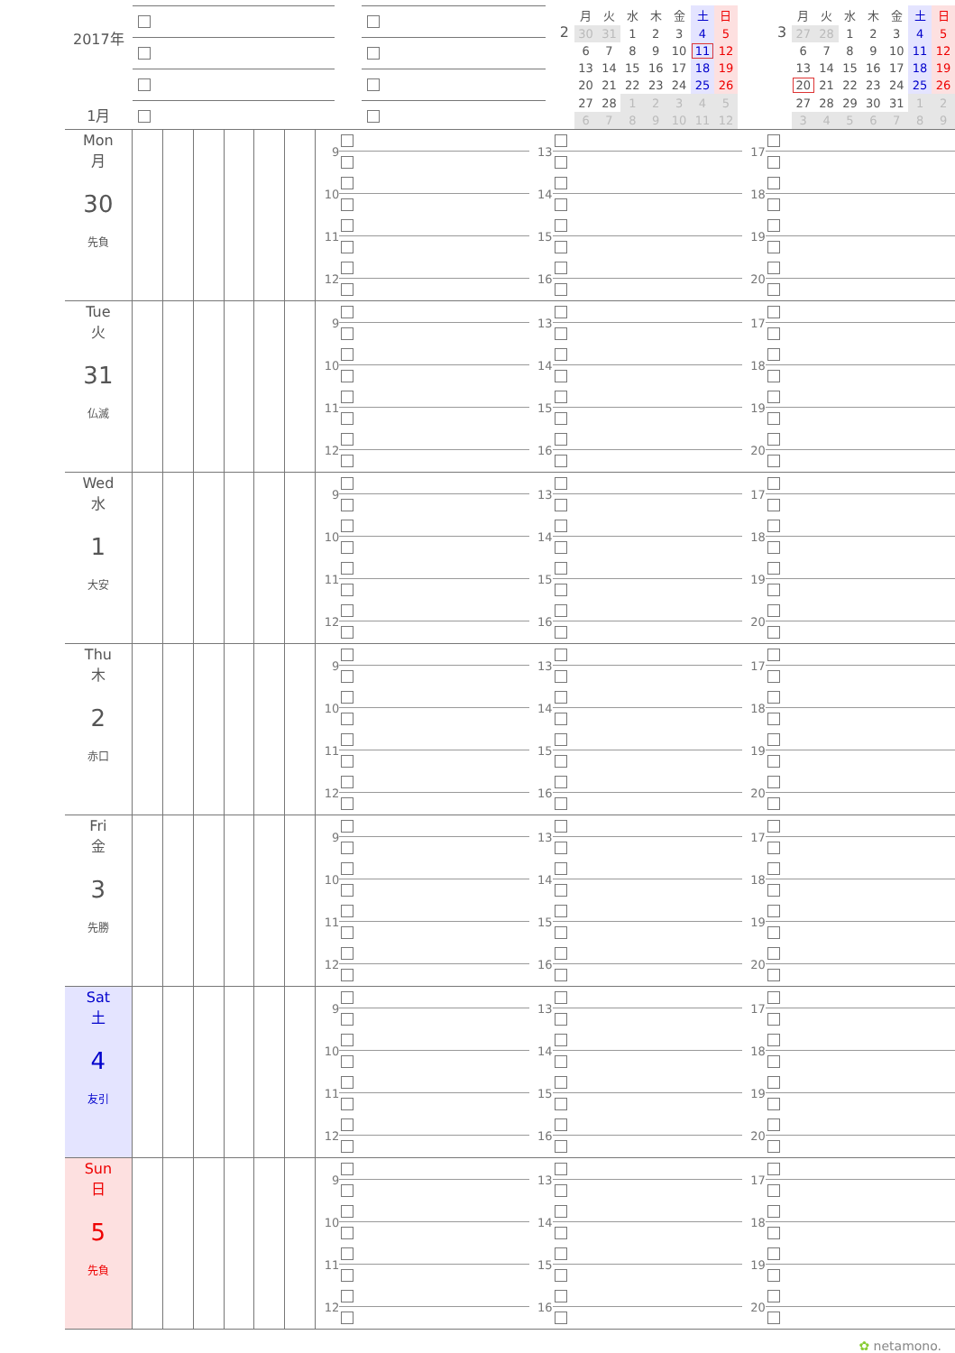2017年
1月
2
| 月 | 火 | 水 | 木 | 金 | 土 | 日 |
| --- | --- | --- | --- | --- | --- | --- |
| 30 | 31 | 1 | 2 | 3 | 4 | 5 |
| 6 | 7 | 8 | 9 | 10 | 11 | 12 |
| 13 | 14 | 15 | 16 | 17 | 18 | 19 |
| 20 | 21 | 22 | 23 | 24 | 25 | 26 |
| 27 | 28 | 1 | 2 | 3 | 4 | 5 |
| 6 | 7 | 8 | 9 | 10 | 11 | 12 |
3
| 月 | 火 | 水 | 木 | 金 | 土 | 日 |
| --- | --- | --- | --- | --- | --- | --- |
| 27 | 28 | 1 | 2 | 3 | 4 | 5 |
| 6 | 7 | 8 | 9 | 10 | 11 | 12 |
| 13 | 14 | 15 | 16 | 17 | 18 | 19 |
| 20 | 21 | 22 | 23 | 24 | 25 | 26 |
| 27 | 28 | 29 | 30 | 31 | 1 | 2 |
| 3 | 4 | 5 | 6 | 7 | 8 | 9 |
Mon
月
30
先負
9
10
11
12
13
14
15
16
17
18
19
20
Tue
火
31
仏滅
9
10
11
12
13
14
15
16
17
18
19
20
Wed
水
1
大安
9
10
11
12
13
14
15
16
17
18
19
20
Thu
木
2
赤口
9
10
11
12
13
14
15
16
17
18
19
20
Fri
金
3
先勝
9
10
11
12
13
14
15
16
17
18
19
20
Sat
土
4
友引
9
10
11
12
13
14
15
16
17
18
19
20
Sun
日
5
先負
9
10
11
12
13
14
15
16
17
18
19
20
✿ netamono.